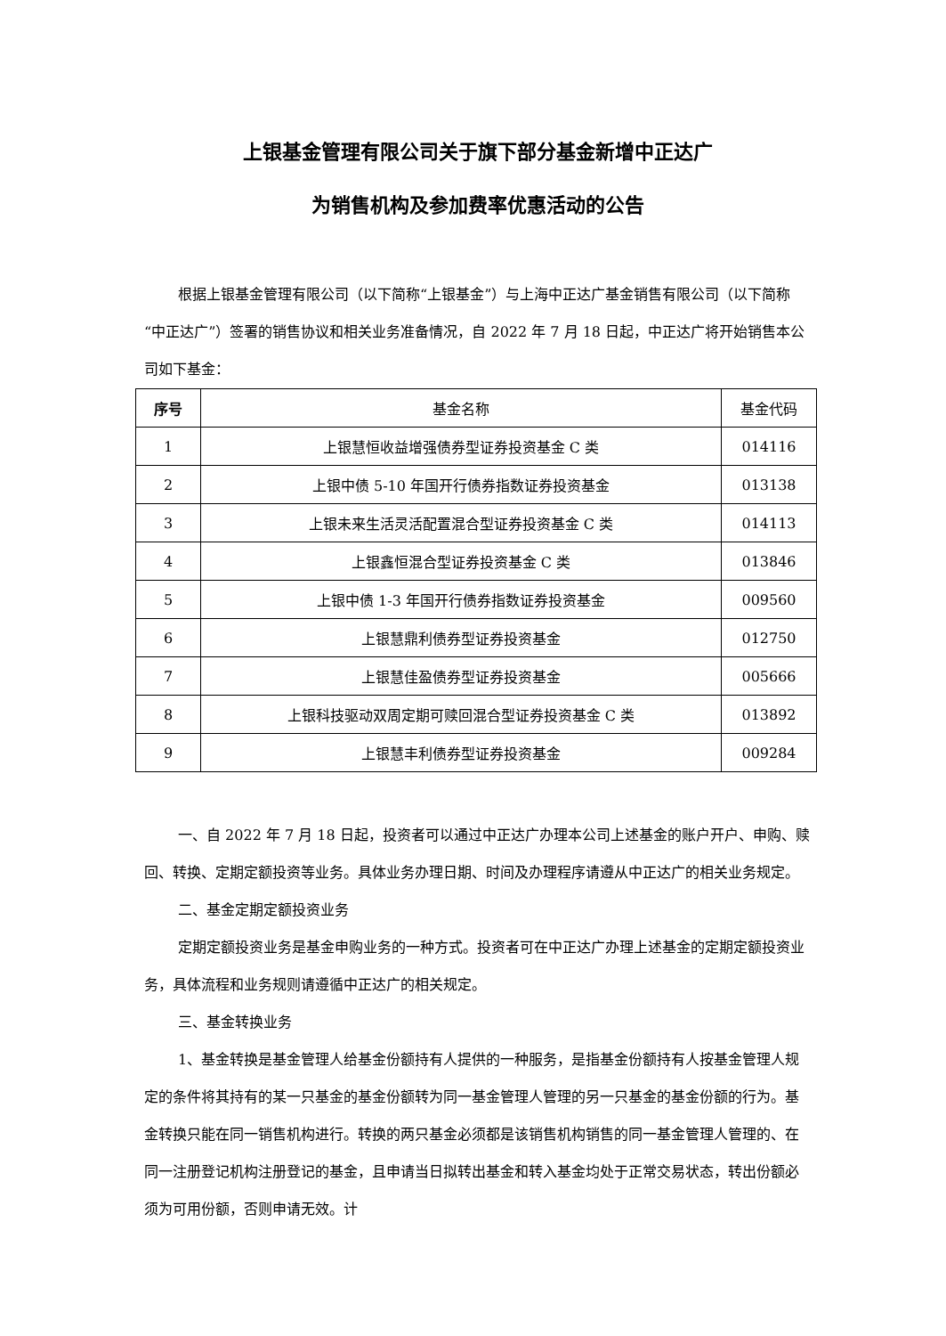上银基金管理有限公司关于旗下部分基金新增中正达广
为销售机构及参加费率优惠活动的公告
根据上银基金管理有限公司（以下简称“上银基金”）与上海中正达广基金销售有限公司（以下简称“中正达广”）签署的销售协议和相关业务准备情况，自 2022 年 7 月 18 日起，中正达广将开始销售本公司如下基金：
| 序号 | 基金名称 | 基金代码 |
| --- | --- | --- |
| 1 | 上银慧恒收益增强债券型证券投资基金 C 类 | 014116 |
| 2 | 上银中债 5-10 年国开行债券指数证券投资基金 | 013138 |
| 3 | 上银未来生活灵活配置混合型证券投资基金 C 类 | 014113 |
| 4 | 上银鑫恒混合型证券投资基金 C 类 | 013846 |
| 5 | 上银中债 1-3 年国开行债券指数证券投资基金 | 009560 |
| 6 | 上银慧鼎利债券型证券投资基金 | 012750 |
| 7 | 上银慧佳盈债券型证券投资基金 | 005666 |
| 8 | 上银科技驱动双周定期可赎回混合型证券投资基金 C 类 | 013892 |
| 9 | 上银慧丰利债券型证券投资基金 | 009284 |
一、自 2022 年 7 月 18 日起，投资者可以通过中正达广办理本公司上述基金的账户开户、申购、赎回、转换、定期定额投资等业务。具体业务办理日期、时间及办理程序请遵从中正达广的相关业务规定。
二、基金定期定额投资业务
定期定额投资业务是基金申购业务的一种方式。投资者可在中正达广办理上述基金的定期定额投资业务，具体流程和业务规则请遵循中正达广的相关规定。
三、基金转换业务
1、基金转换是基金管理人给基金份额持有人提供的一种服务，是指基金份额持有人按基金管理人规定的条件将其持有的某一只基金的基金份额转为同一基金管理人管理的另一只基金的基金份额的行为。基金转换只能在同一销售机构进行。转换的两只基金必须都是该销售机构销售的同一基金管理人管理的、在同一注册登记机构注册登记的基金，且申请当日拟转出基金和转入基金均处于正常交易状态，转出份额必须为可用份额，否则申请无效。计